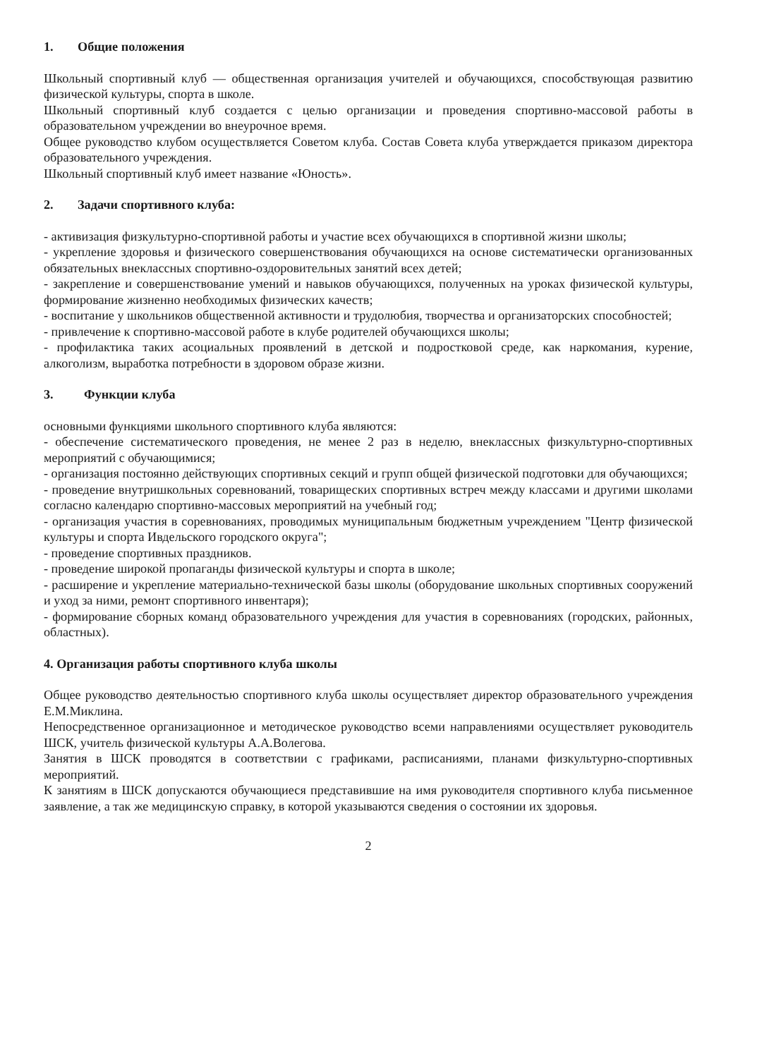1. Общие положения
Школьный спортивный клуб — общественная организация учителей и обучающихся, способствующая развитию физической культуры, спорта в школе.
Школьный спортивный клуб создается с целью организации и проведения спортивно-массовой работы в образовательном учреждении во внеурочное время.
Общее руководство клубом осуществляется Советом клуба. Состав Совета клуба утверждается приказом директора образовательного учреждения.
Школьный спортивный клуб имеет название «Юность».
2. Задачи спортивного клуба:
- активизация физкультурно-спортивной работы и участие всех обучающихся в спортивной жизни школы;
- укрепление здоровья и физического совершенствования обучающихся на основе систематически организованных обязательных внеклассных спортивно-оздоровительных занятий всех детей;
- закрепление и совершенствование умений и навыков обучающихся, полученных на уроках физической культуры, формирование жизненно необходимых физических качеств;
- воспитание у школьников общественной активности и трудолюбия, творчества и организаторских способностей;
- привлечение к спортивно-массовой работе в клубе родителей обучающихся школы;
- профилактика таких асоциальных проявлений в детской и подростковой среде, как наркомания, курение, алкоголизм, выработка потребности в здоровом образе жизни.
3. Функции клуба
основными функциями школьного спортивного клуба являются:
- обеспечение систематического проведения, не менее 2 раз в неделю, внеклассных физкультурно-спортивных мероприятий с обучающимися;
- организация постоянно действующих спортивных секций и групп общей физической подготовки для обучающихся;
- проведение внутришкольных соревнований, товарищеских спортивных встреч между классами и другими школами согласно календарю спортивно-массовых мероприятий на учебный год;
- организация участия в соревнованиях, проводимых муниципальным бюджетным учреждением "Центр физической культуры и спорта Ивдельского городского округа";
- проведение спортивных праздников.
- проведение широкой пропаганды физической культуры и спорта в школе;
- расширение и укрепление материально-технической базы школы (оборудование школьных спортивных сооружений и уход за ними, ремонт спортивного инвентаря);
- формирование сборных команд образовательного учреждения для участия в соревнованиях (городских, районных, областных).
4. Организация работы спортивного клуба школы
Общее руководство деятельностью спортивного клуба школы осуществляет директор образовательного учреждения Е.М.Миклина.
Непосредственное организационное и методическое руководство всеми направлениями осуществляет руководитель ШСК, учитель физической культуры А.А.Волегова.
Занятия в ШСК проводятся в соответствии с графиками, расписаниями, планами физкультурно-спортивных мероприятий.
К занятиям в ШСК допускаются обучающиеся представившие на имя руководителя спортивного клуба письменное заявление, а так же медицинскую справку, в которой указываются сведения о состоянии их здоровья.
2